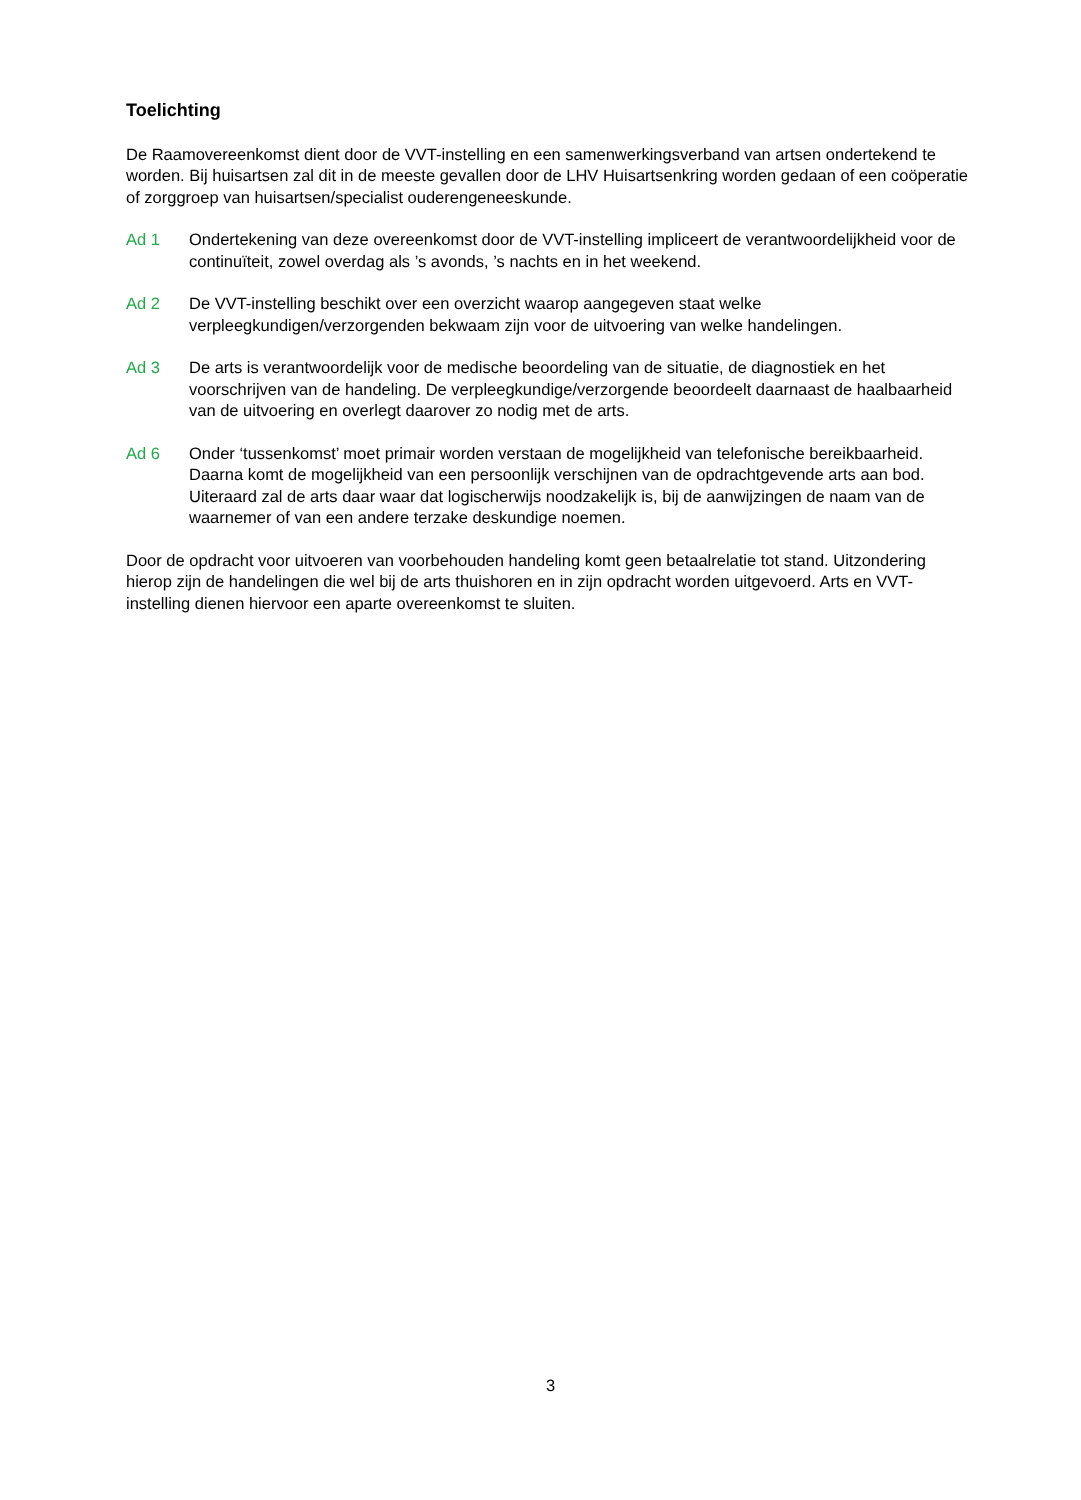Toelichting
De Raamovereenkomst dient door de VVT-instelling en een samenwerkingsverband van artsen ondertekend te worden. Bij huisartsen zal dit in de meeste gevallen door de LHV Huisartsenkring worden gedaan of een coöperatie of zorggroep van huisartsen/specialist ouderengeneeskunde.
Ad 1 Ondertekening van deze overeenkomst door de VVT-instelling impliceert de verantwoordelijkheid voor de continuïteit, zowel overdag als ’s avonds, ’s nachts en in het weekend.
Ad 2 De VVT-instelling beschikt over een overzicht waarop aangegeven staat welke verpleegkundigen/verzorgenden bekwaam zijn voor de uitvoering van welke handelingen.
Ad 3 De arts is verantwoordelijk voor de medische beoordeling van de situatie, de diagnostiek en het voorschrijven van de handeling. De verpleegkundige/verzorgende beoordeelt daarnaast de haalbaarheid van de uitvoering en overlegt daarover zo nodig met de arts.
Ad 6 Onder ‘tussenkomst’ moet primair worden verstaan de mogelijkheid van telefonische bereikbaarheid. Daarna komt de mogelijkheid van een persoonlijk verschijnen van de opdrachtgevende arts aan bod. Uiteraard zal de arts daar waar dat logischerwijs noodzakelijk is, bij de aanwijzingen de naam van de waarnemer of van een andere terzake deskundige noemen.
Door de opdracht voor uitvoeren van voorbehouden handeling komt geen betaalrelatie tot stand. Uitzondering hierop zijn de handelingen die wel bij de arts thuishoren en in zijn opdracht worden uitgevoerd. Arts en VVT-instelling dienen hiervoor een aparte overeenkomst te sluiten.
3